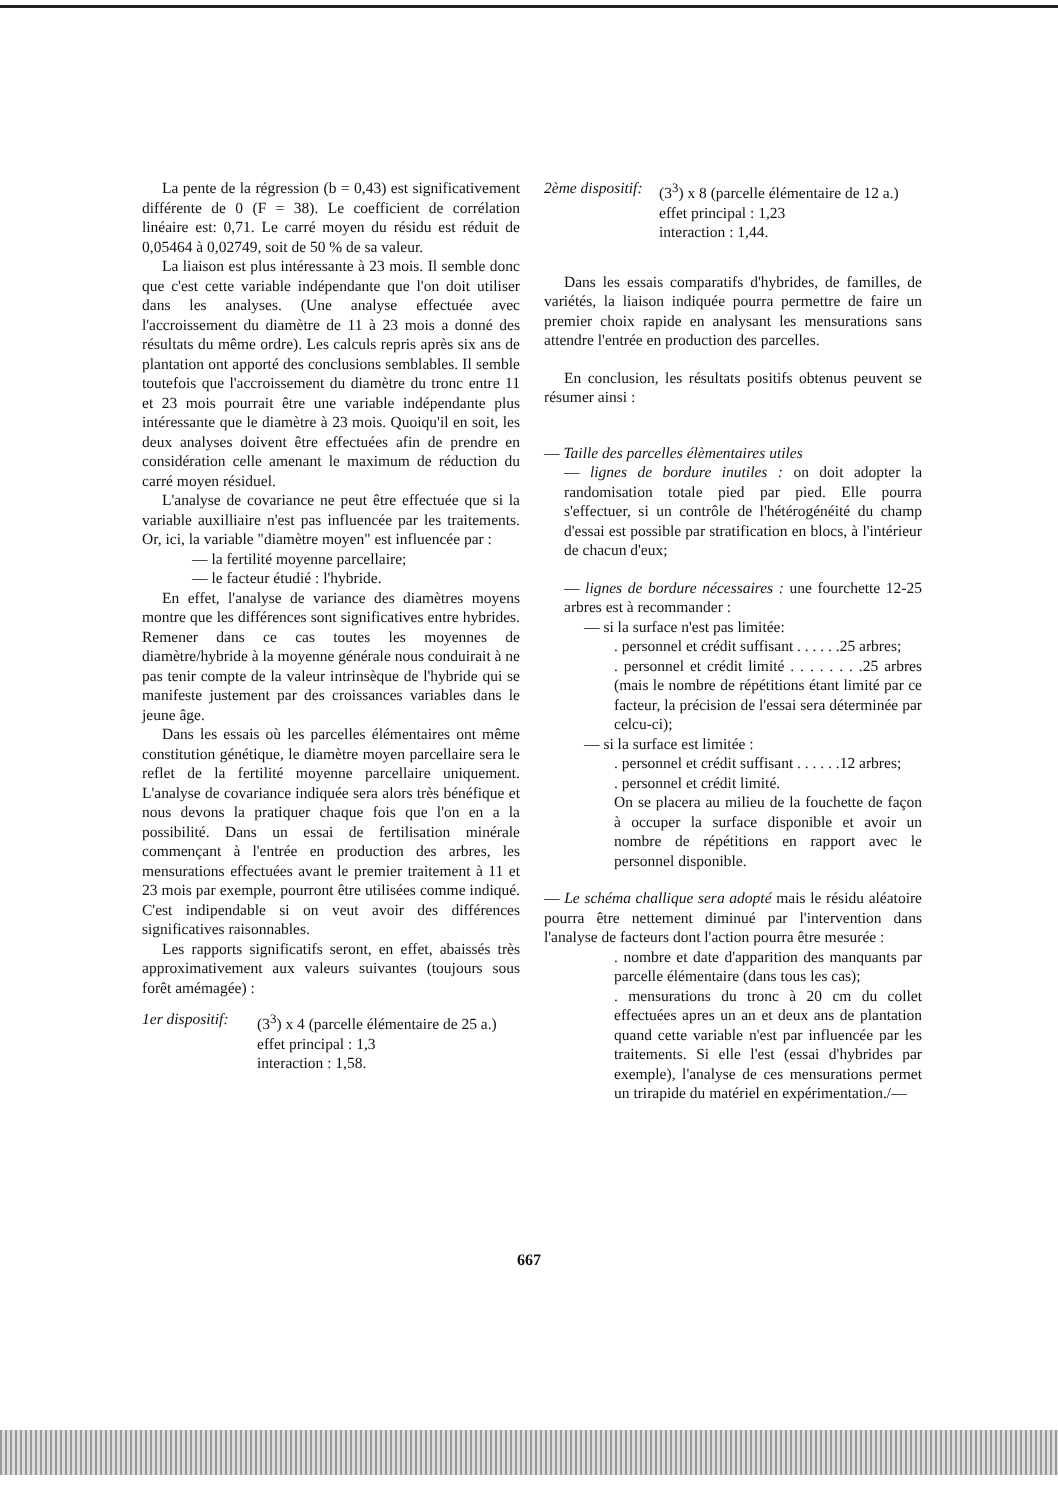La pente de la régression (b = 0,43) est significativement différente de 0 (F = 38). Le coefficient de corrélation linéaire est: 0,71. Le carré moyen du résidu est réduit de 0,05464 à 0,02749, soit de 50 % de sa valeur.
La liaison est plus intéressante à 23 mois. Il semble donc que c'est cette variable indépendante que l'on doit utiliser dans les analyses. (Une analyse effectuée avec l'accroissement du diamètre de 11 à 23 mois a donné des résultats du même ordre). Les calculs repris après six ans de plantation ont apporté des conclusions semblables. Il semble toutefois que l'accroissement du diamètre du tronc entre 11 et 23 mois pourrait être une variable indépendante plus intéressante que le diamètre à 23 mois. Quoiqu'il en soit, les deux analyses doivent être effectuées afin de prendre en considération celle amenant le maximum de réduction du carré moyen résiduel.
L'analyse de covariance ne peut être effectuée que si la variable auxilliaire n'est pas influencée par les traitements. Or, ici, la variable "diamètre moyen" est influencée par :
— la fertilité moyenne parcellaire;
— le facteur étudié : l'hybride.
En effet, l'analyse de variance des diamètres moyens montre que les différences sont significatives entre hybrides. Remener dans ce cas toutes les moyennes de diamètre/hybride à la moyenne générale nous conduirait à ne pas tenir compte de la valeur intrinsèque de l'hybride qui se manifeste justement par des croissances variables dans le jeune âge.
Dans les essais où les parcelles élémentaires ont même constitution génétique, le diamètre moyen parcellaire sera le reflet de la fertilité moyenne parcellaire uniquement. L'analyse de covariance indiquée sera alors très bénéfique et nous devons la pratiquer chaque fois que l'on en a la possibilité. Dans un essai de fertilisation minérale commençant à l'entrée en production des arbres, les mensurations effectuées avant le premier traitement à 11 et 23 mois par exemple, pourront être utilisées comme indiqué. C'est indipendable si on veut avoir des différences significatives raisonnables.
Les rapports significatifs seront, en effet, abaissés très approximativement aux valeurs suivantes (toujours sous forêt amémagée) :
1er dispositif:
(3<sup>3</sup>) x 4 (parcelle élémentaire de 25 a.)
effet principal : 1,3
interaction : 1,58.
2ème dispositif:
(3<sup>3</sup>) x 8 (parcelle élémentaire de 12 a.)
effet principal : 1,23
interaction : 1,44.
Dans les essais comparatifs d'hybrides, de familles, de variétés, la liaison indiquée pourra permettre de faire un premier choix rapide en analysant les mensurations sans attendre l'entrée en production des parcelles.
En conclusion, les résultats positifs obtenus peuvent se résumer ainsi :
— Taille des parcelles élèmentaires utiles
— lignes de bordure inutiles : on doit adopter la randomisation totale pied par pied. Elle pourra s'effectuer, si un contrôle de l'hétérogénéité du champ d'essai est possible par stratification en blocs, à l'intérieur de chacun d'eux;
— lignes de bordure nécessaires : une fourchette 12-25 arbres est à recommander :
— si la surface n'est pas limitée:
. personnel et crédit suffisant . . . . . .25 arbres;
. personnel et crédit limité . . . . . . . .25 arbres (mais le nombre de répétitions étant limité par ce facteur, la précision de l'essai sera déterminée par celcu-ci);
— si la surface est limitée :
. personnel et crédit suffisant . . . . . .12 arbres;
. personnel et crédit limité.
On se placera au milieu de la fouchette de façon à occuper la surface disponible et avoir un nombre de répétitions en rapport avec le personnel disponible.
— Le schéma challique sera adopté mais le résidu aléatoire pourra être nettement diminué par l'intervention dans l'analyse de facteurs dont l'action pourra être mesurée :
. nombre et date d'apparition des manquants par parcelle élémentaire (dans tous les cas);
. mensurations du tronc à 20 cm du collet effectuées apres un an et deux ans de plantation quand cette variable n'est par influencée par les traitements. Si elle l'est (essai d'hybrides par exemple), l'analyse de ces mensurations permet un trirapide du matériel en expérimentation./—
667